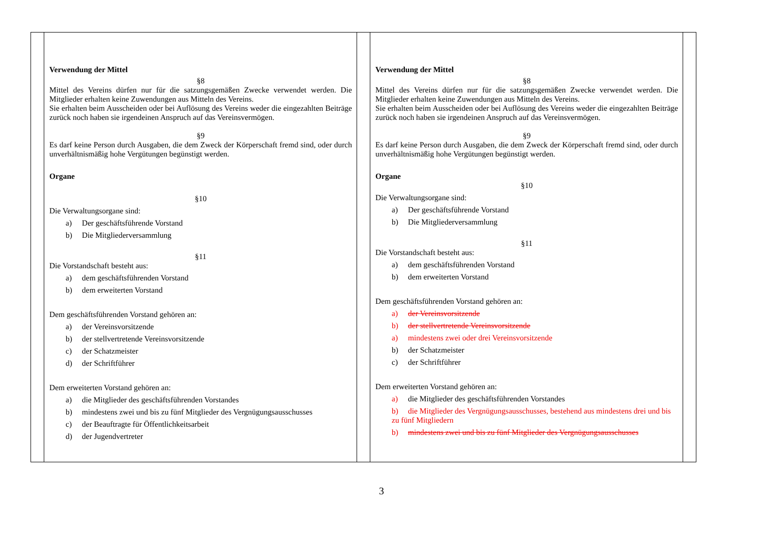| | Verwendung der Mittel §8 Mittel des Vereins dürfen nur für die satzungsgemäßen Zwecke verwendet werden. Die Mitglieder erhalten keine Zuwendungen aus Mitteln des Vereins. Sie erhalten beim Ausscheiden oder bei Auflösung des Vereins weder die eingezahlten Beiträge zurück noch haben sie irgendeinen Anspruch auf das Vereinsvermögen. §9 Es darf keine Person durch Ausgaben, die dem Zweck der Körperschaft fremd sind, oder durch unverhältnismäßig hohe Vergütungen begünstigt werden. Organe §10 Die Verwaltungsorgane sind: a) Der geschäftsführende Vorstand b) Die Mitgliederversammlung §11 Die Vorstandschaft besteht aus: a) dem geschäftsführenden Vorstand b) dem erweiterten Vorstand Dem geschäftsführenden Vorstand gehören an: a) der Vereinsvorsitzende b) der stellvertretende Vereinsvorsitzende c) der Schatzmeister d) der Schriftführer Dem erweiterten Vorstand gehören an: a) die Mitglieder des geschäftsführenden Vorstandes b) mindestens zwei und bis zu fünf Mitglieder des Vergnügungsausschusses c) der Beauftragte für Öffentlichkeitsarbeit d) der Jugendvertreter | | Verwendung der Mittel §8 Mittel des Vereins dürfen nur für die satzungsgemäßen Zwecke verwendet werden. Die Mitglieder erhalten keine Zuwendungen aus Mitteln des Vereins. Sie erhalten beim Ausscheiden oder bei Auflösung des Vereins weder die eingezahlten Beiträge zurück noch haben sie irgendeinen Anspruch auf das Vereinsvermögen. §9 Es darf keine Person durch Ausgaben, die dem Zweck der Körperschaft fremd sind, oder durch unverhältnismäßig hohe Vergütungen begünstigt werden. Organe §10 Die Verwaltungsorgane sind: a) Der geschäftsführende Vorstand b) Die Mitgliederversammlung §11 Die Vorstandschaft besteht aus: a) dem geschäftsführenden Vorstand b) dem erweiterten Vorstand Dem geschäftsführenden Vorstand gehören an: a) der Vereinsvorsitzende b) der stellvertretende Vereinsvorsitzende a) mindestens zwei oder drei Vereinsvorsitzende b) der Schatzmeister c) der Schriftführer Dem erweiterten Vorstand gehören an: a) die Mitglieder des geschäftsführenden Vorstandes b) die Mitglieder des Vergnügungsausschusses, bestehend aus mindestens drei und bis zu fünf Mitgliedern b) mindestens zwei und bis zu fünf Mitglieder des Vergnügungsausschusses | |
3